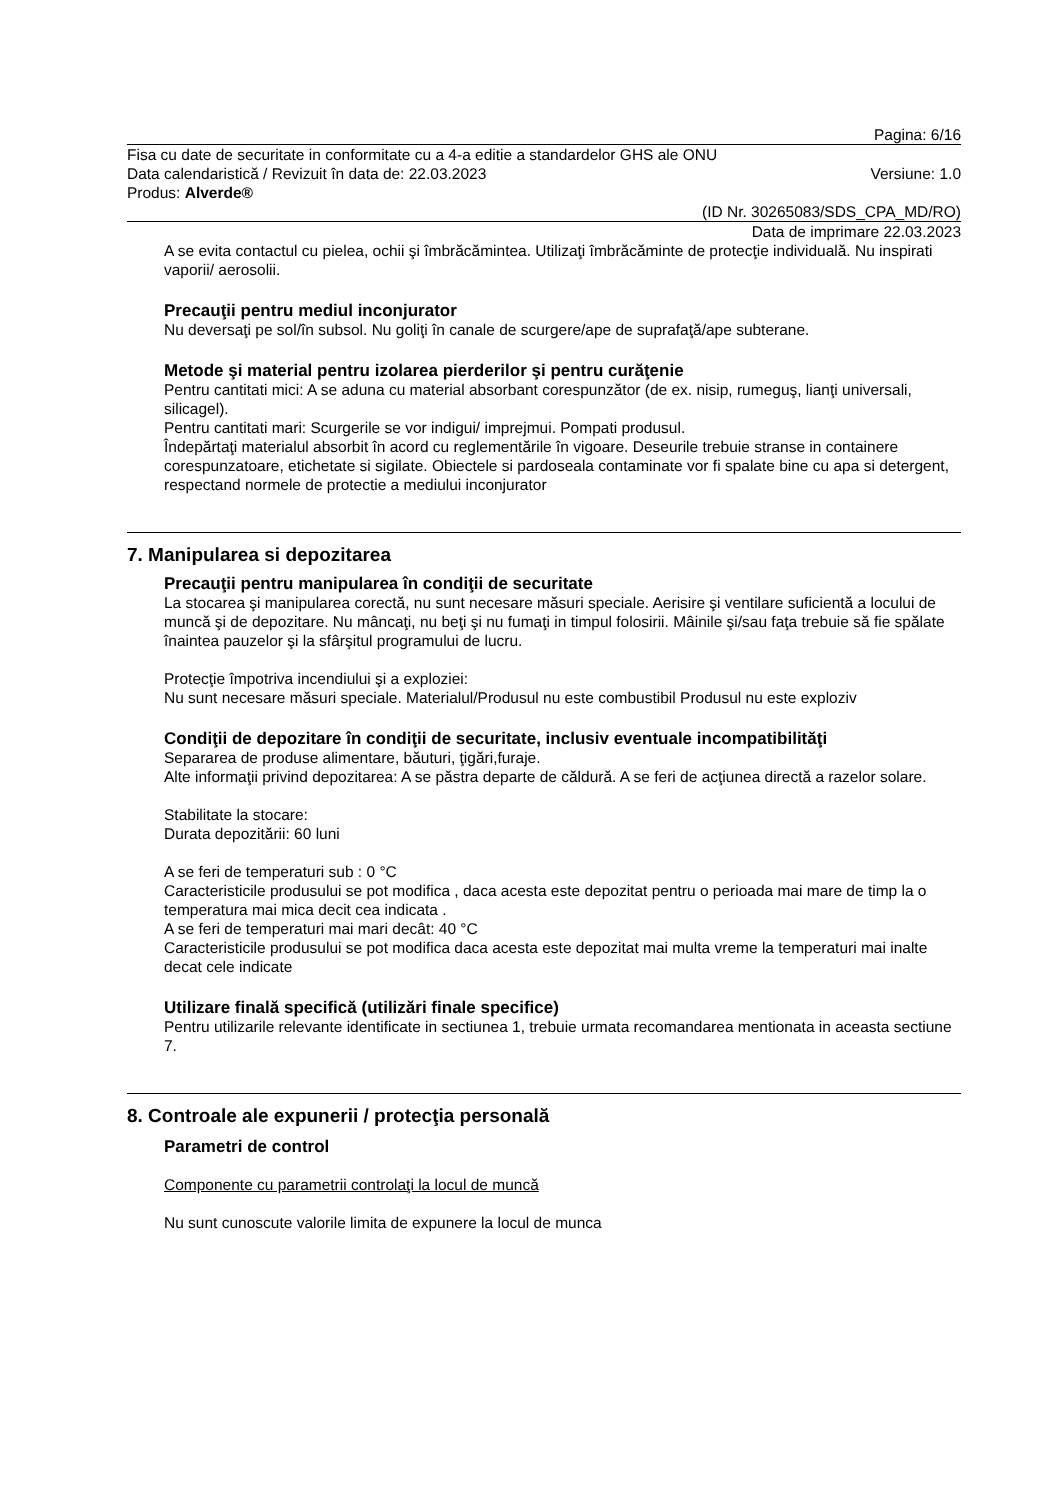Pagina: 6/16
Fisa cu date de securitate in conformitate cu a 4-a editie a standardelor GHS ale ONU
Data calendaristică / Revizuit în data de: 22.03.2023 Versiune: 1.0
Produs: Alverde®
(ID Nr. 30265083/SDS_CPA_MD/RO)
Data de imprimare 22.03.2023
A se evita contactul cu pielea, ochii şi îmbrăcămintea. Utilizaţi îmbrăcăminte de protecţie individuală. Nu inspirati vaporii/ aerosolii.
Precauţii pentru mediul inconjurator
Nu deversaţi pe sol/în subsol. Nu goliţi în canale de scurgere/ape de suprafaţă/ape subterane.
Metode şi material pentru izolarea pierderilor şi pentru curăţenie
Pentru cantitati mici: A se aduna cu material absorbant corespunzător (de ex. nisip, rumeguş, lianţi universali, silicagel).
Pentru cantitati mari: Scurgerile se vor indigui/ imprejmui. Pompati produsul.
Îndepărtaţi materialul absorbit în acord cu reglementările în vigoare. Deseurile trebuie stranse in containere corespunzatoare, etichetate si sigilate. Obiectele si pardoseala contaminate vor fi spalate bine cu apa si detergent, respectand normele de protectie a mediului inconjurator
7. Manipularea si depozitarea
Precauţii pentru manipularea în condiţii de securitate
La stocarea şi manipularea corectă, nu sunt necesare măsuri speciale. Aerisire şi ventilare suficientă a locului de muncă şi de depozitare. Nu mâncaţi, nu beţi şi nu fumaţi in timpul folosirii. Mâinile şi/sau faţa trebuie să fie spălate înaintea pauzelor şi la sfârşitul programului de lucru.
Protecţie împotriva incendiului şi a exploziei:
Nu sunt necesare măsuri speciale. Materialul/Produsul nu este combustibil Produsul nu este exploziv
Condiţii de depozitare în condiţii de securitate, inclusiv eventuale incompatibilităţi
Separarea de produse alimentare, băuturi, ţigări,furaje.
Alte informaţii privind depozitarea: A se păstra departe de căldură. A se feri de acţiunea directă a razelor solare.
Stabilitate la stocare:
Durata depozitării: 60 luni
A se feri de temperaturi sub : 0 °C
Caracteristicile produsului se pot modifica , daca acesta este depozitat pentru o perioada mai mare de timp la o temperatura mai mica decit cea indicata .
A se feri de temperaturi mai mari decât: 40 °C
Caracteristicile produsului se pot modifica daca acesta este depozitat mai multa vreme la temperaturi mai inalte decat cele indicate
Utilizare finală specifică (utilizări finale specifice)
Pentru utilizarile relevante identificate in sectiunea 1, trebuie urmata recomandarea mentionata in aceasta sectiune 7.
8. Controale ale expunerii / protecţia personală
Parametri de control
Componente cu parametrii controlaţi la locul de muncă
Nu sunt cunoscute valorile limita de expunere la locul de munca